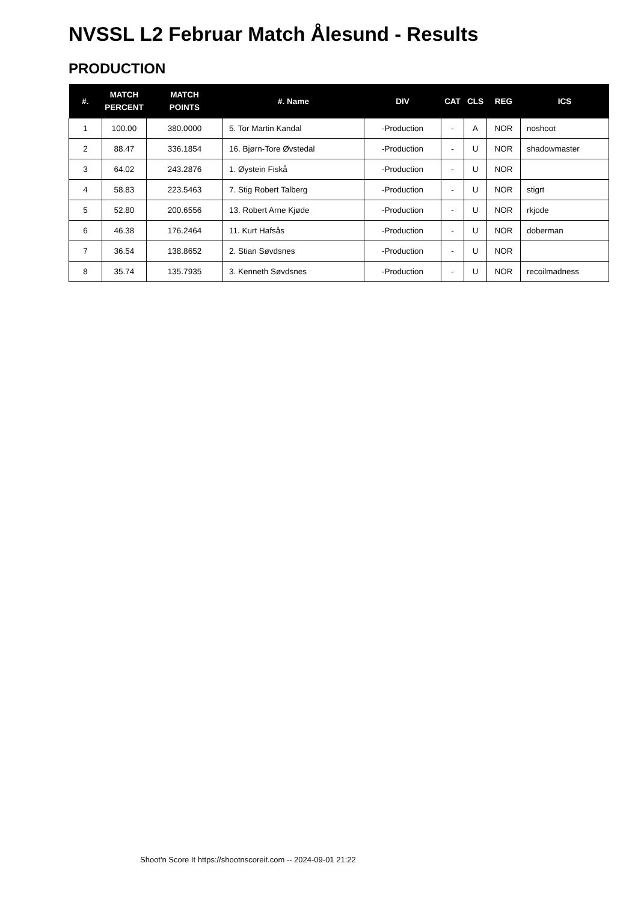NVSSL L2 Februar Match Ålesund - Results
PRODUCTION
| #. | MATCH PERCENT | MATCH POINTS | #. Name | DIV | CAT | CLS | REG | ICS |
| --- | --- | --- | --- | --- | --- | --- | --- | --- |
| 1 | 100.00 | 380.0000 | 5. Tor Martin Kandal | -Production | - | A | NOR | noshoot |
| 2 | 88.47 | 336.1854 | 16. Bjørn-Tore Øvstedal | -Production | - | U | NOR | shadowmaster |
| 3 | 64.02 | 243.2876 | 1. Øystein Fiskå | -Production | - | U | NOR | |
| 4 | 58.83 | 223.5463 | 7. Stig Robert Talberg | -Production | - | U | NOR | stigrt |
| 5 | 52.80 | 200.6556 | 13. Robert Arne Kjøde | -Production | - | U | NOR | rkjode |
| 6 | 46.38 | 176.2464 | 11. Kurt Hafsås | -Production | - | U | NOR | doberman |
| 7 | 36.54 | 138.8652 | 2. Stian Søvdsnes | -Production | - | U | NOR | |
| 8 | 35.74 | 135.7935 | 3. Kenneth Søvdsnes | -Production | - | U | NOR | recoilmadness |
Shoot'n Score It https://shootnscoreit.com -- 2024-09-01 21:22